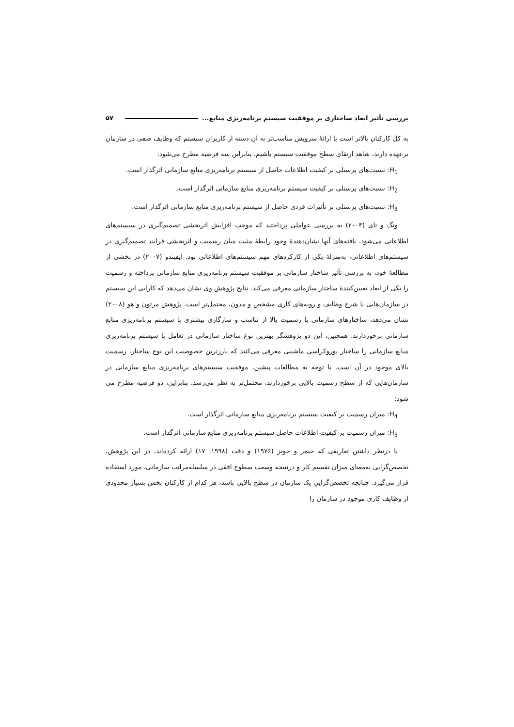بررسی تأثیر ابعاد ساختاری بر موفقیت سیستم برنامه‌ریزی منابع... ۵۷
به کل کارکنان بالاتر است با ارائۀ سرویس مناسب‌تر به آن دسته از کاربران سیستم که وظایف صفی در سازمان برعهده دارند، شاهد ارتقای سطح موفقیت سیستم باشیم. بنابراین سه فرضیه مطرح می‌شود:
H<sub>1</sub>: نسبت‌های پرسنلی بر کیفیت اطلاعات حاصل از سیستم برنامه‌ریزی منابع سازمانی اثرگذار است.
H<sub>2</sub>: نسبت‌های پرسنلی بر کیفیت سیستم برنامه‌ریزی منابع سازمانی اثرگذار است.
H<sub>3</sub>: نسبت‌های پرسنلی بر تأثیرات فردی حاصل از سیستم برنامه‌ریزی منابع سازمانی اثرگذار است.
ونگ و تای (۲۰۰۳) به بررسی عواملی پرداختند که موجب افزایش اثربخشی تصمیم‌گیری در سیستم‌های اطلاعاتی می‌شود. یافته‌های آنها نشان‌دهندۀ وجود رابطۀ مثبت میان رسمیت و اثربخشی فرایند تصمیم‌گیری در سیستم‌های اطلاعاتی، به‌منزلۀ یکی از کارکردهای مهم سیستم‌های اطلاعاتی بود. ایفیندو (۲۰۰۷) در بخشی از مطالعۀ خود، به بررسی تأثیر ساختار سازمانی بر موفقیت سیستم برنامه‌ریزی منابع سازمانی پرداخته و رسمیت را یکی از ابعاد تعیین‌کنندۀ ساختار سازمانی معرفی می‌کند. نتایج پژوهش وی نشان می‌دهد که کارایی این سیستم در سازمان‌هایی با شرح وظایف و رویه‌های کاری مشخص و مدون، محتمل‌تر است. پژوهش مرتون و هو (۲۰۰۸) نشان می‌دهد، ساختارهای سازمانی با رسمیت بالا از تناسب و سازگاری بیشتری با سیستم برنامه‌ریزی منابع سازمانی برخوردارند. همچنین، این دو پژوهشگر بهترین نوع ساختار سازمانی در تعامل با سیستم برنامه‌ریزی منابع سازمانی را ساختار بوروکراسی ماشینی معرفی می‌کنند که بارزترین خصوصیت این نوع ساختار، رسمیت بالای موجود در آن است. با توجه به مطالعات پیشین، موفقیت سیستم‌های برنامه‌ریزی منابع سازمانی در سازمان‌هایی که از سطح رسمیت بالایی برخوردارند، محتمل‌تر به نظر می‌رسد. بنابراین، دو فرضیه مطرح می شود:
H<sub>4</sub>: میزان رسمیت بر کیفیت سیستم برنامه‌ریزی منابع سازمانی اثرگذار است.
H<sub>5</sub>: میزان رسمیت بر کیفیت اطلاعات حاصل سیستم برنامه‌ریزی منابع سازمانی اثرگذار است.
با درنظر داشتن تعاریفی که جیمز و جونز (۱۹۷۶) و دفت (۱۹۹۸: ۱۷) ارائه کرده‌اند، در این پژوهش، تخصص‌گرایی به‌معنای میزان تقسیم کار و درنتیجه وسعت سطوح افقی در سلسله‌مراتب سازمانی، مورد استفاده قرار می‌گیرد. چنانچه تخصص‌گراییِ یک سازمان در سطح بالایی باشد، هر کدام از کارکنان بخش بسیار محدودی از وظایف کاری موجود در سازمان را